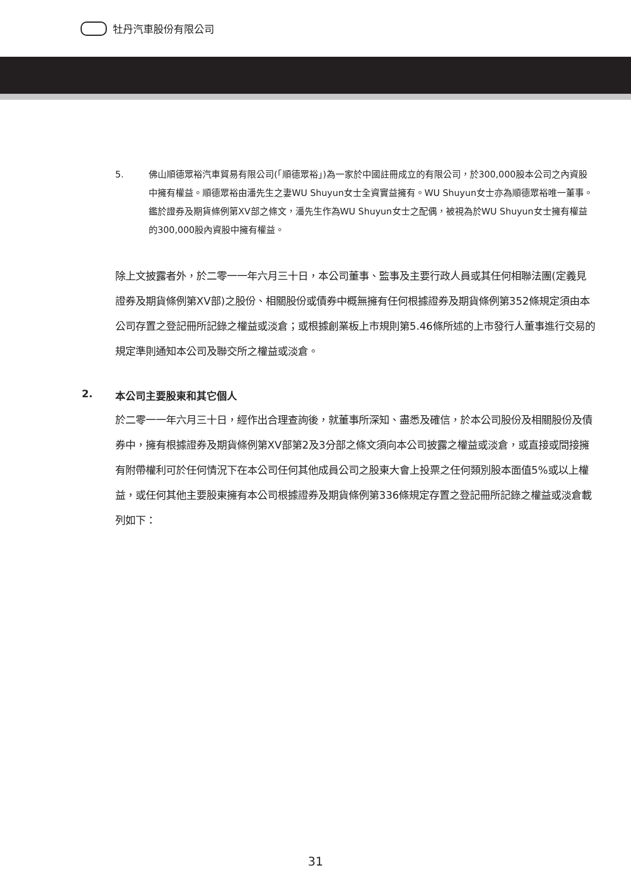牡丹汽車股份有限公司
5. 佛山順德眾裕汽車貿易有限公司(「順德眾裕」)為一家於中國註冊成立的有限公司，於300,000股本公司之內資股中擁有權益。順德眾裕由潘先生之妻WU Shuyun女士全資實益擁有。WU Shuyun女士亦為順德眾裕唯一董事。鑑於證券及期貨條例第XV部之條文，潘先生作為WU Shuyun女士之配偶，被視為於WU Shuyun女士擁有權益的300,000股內資股中擁有權益。
除上文披露者外，於二零一一年六月三十日，本公司董事、監事及主要行政人員或其任何相聯法團(定義見證券及期貨條例第XV部)之股份、相關股份或債券中概無擁有任何根據證券及期貨條例第352條規定須由本公司存置之登記冊所記錄之權益或淡倉；或根據創業板上市規則第5.46條所述的上市發行人董事進行交易的規定準則通知本公司及聯交所之權益或淡倉。
2. 本公司主要股東和其它個人
於二零一一年六月三十日，經作出合理查詢後，就董事所深知、盡悉及確信，於本公司股份及相關股份及債券中，擁有根據證券及期貨條例第XV部第2及3分部之條文須向本公司披露之權益或淡倉，或直接或間接擁有附帶權利可於任何情況下在本公司任何其他成員公司之股東大會上投票之任何類別股本面值5%或以上權益，或任何其他主要股東擁有本公司根據證券及期貨條例第336條規定存置之登記冊所記錄之權益或淡倉載列如下：
31